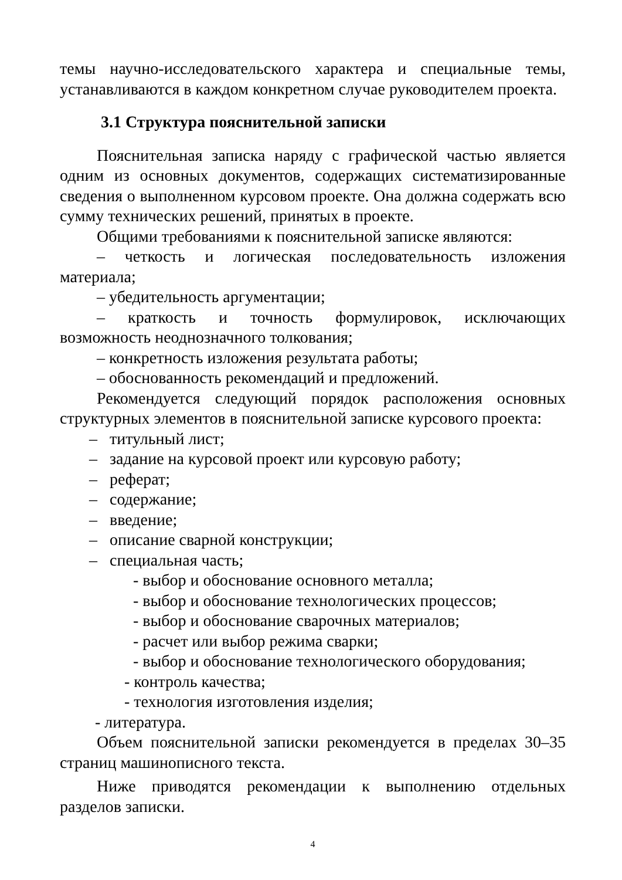темы научно-исследовательского характера и специальные темы, устанавливаются в каждом конкретном случае руководителем проекта.
3.1 Структура пояснительной записки
Пояснительная записка наряду с графической частью является одним из основных документов, содержащих систематизированные сведения о выполненном курсовом проекте. Она должна содержать всю сумму технических решений, принятых в проекте.
Общими требованиями к пояснительной записке являются:
– четкость и логическая последовательность изложения материала;
– убедительность аргументации;
– краткость и точность формулировок, исключающих возможность неоднозначного толкования;
– конкретность изложения результата работы;
– обоснованность рекомендаций и предложений.
Рекомендуется следующий порядок расположения основных структурных элементов в пояснительной записке курсового проекта:
– титульный лист;
– задание на курсовой проект или курсовую работу;
– реферат;
– содержание;
– введение;
– описание сварной конструкции;
– специальная часть;
- выбор и обоснование основного металла;
- выбор и обоснование технологических процессов;
- выбор и обоснование сварочных материалов;
- расчет или выбор режима сварки;
- выбор и обоснование технологического оборудования;
- контроль качества;
- технология изготовления изделия;
- литература.
Объем пояснительной записки рекомендуется в пределах 30–35 страниц машинописного текста.
Ниже приводятся рекомендации к выполнению отдельных разделов записки.
4